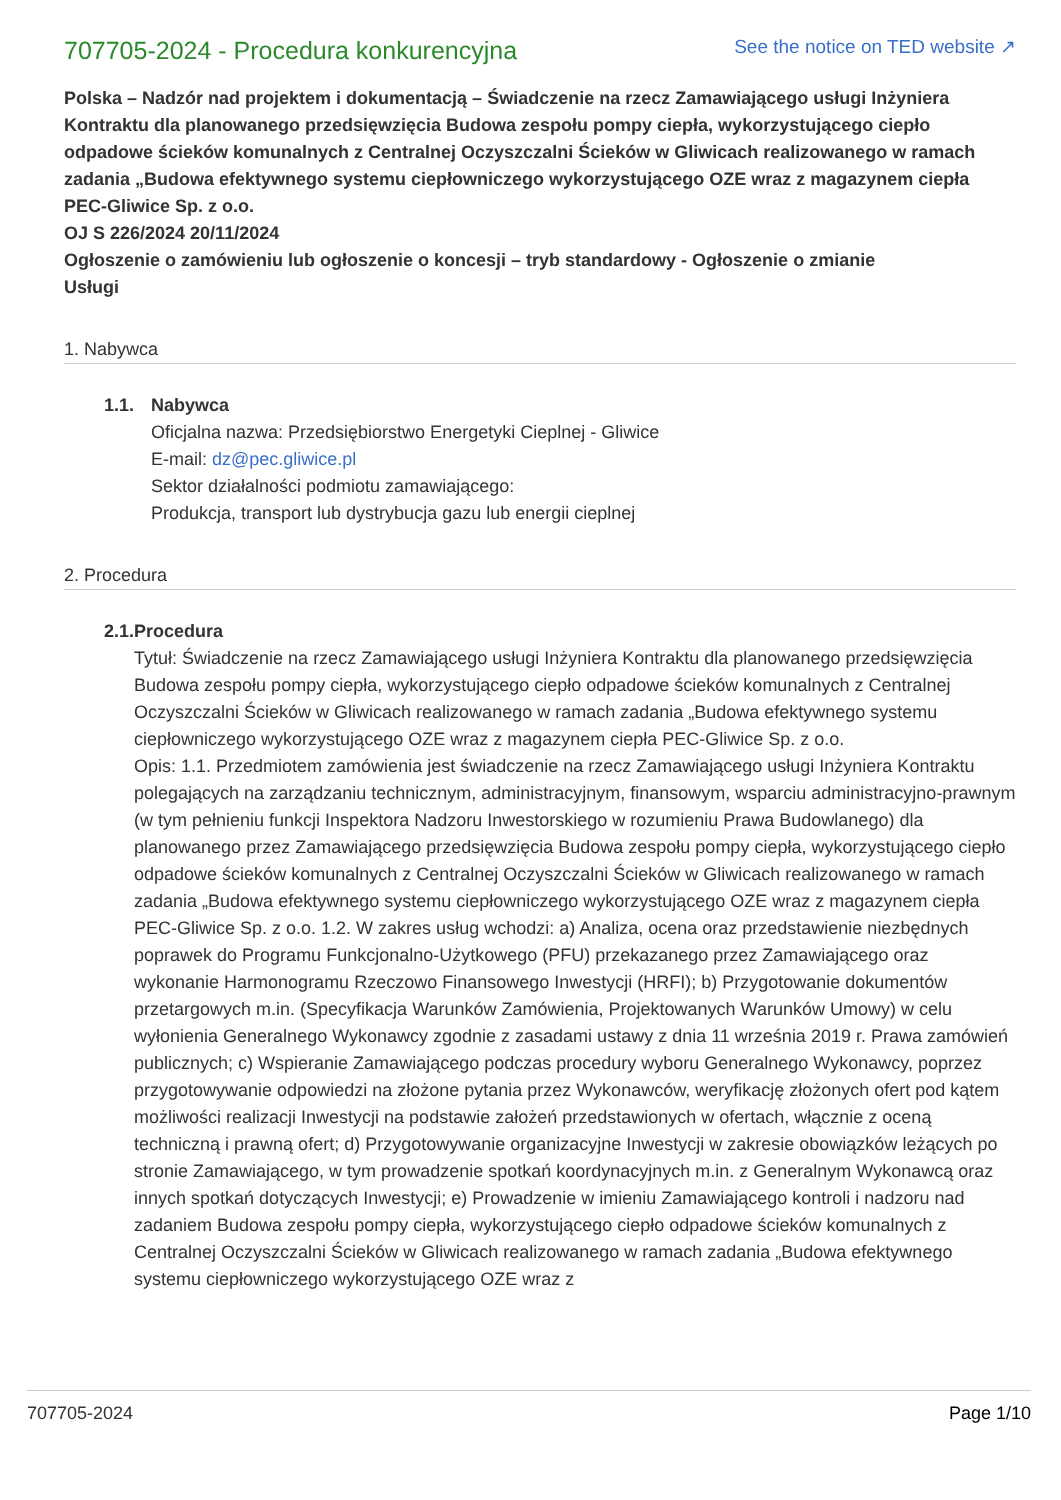707705-2024 - Procedura konkurencyjna
See the notice on TED website ↗
Polska – Nadzór nad projektem i dokumentacją – Świadczenie na rzecz Zamawiającego usługi Inżyniera Kontraktu dla planowanego przedsięwzięcia Budowa zespołu pompy ciepła, wykorzystującego ciepło odpadowe ścieków komunalnych z Centralnej Oczyszczalni Ścieków w Gliwicach realizowanego w ramach zadania „Budowa efektywnego systemu ciepłowniczego wykorzystującego OZE wraz z magazynem ciepła PEC-Gliwice Sp. z o.o.
OJ S 226/2024 20/11/2024
Ogłoszenie o zamówieniu lub ogłoszenie o koncesji – tryb standardowy - Ogłoszenie o zmianie
Usługi
1. Nabywca
1.1. Nabywca
Oficjalna nazwa: Przedsiębiorstwo Energetyki Cieplnej - Gliwice
E-mail: dz@pec.gliwice.pl
Sektor działalności podmiotu zamawiającego:
Produkcja, transport lub dystrybucja gazu lub energii cieplnej
2. Procedura
2.1. Procedura
Tytuł: Świadczenie na rzecz Zamawiającego usługi Inżyniera Kontraktu dla planowanego przedsięwzięcia Budowa zespołu pompy ciepła, wykorzystującego ciepło odpadowe ścieków komunalnych z Centralnej Oczyszczalni Ścieków w Gliwicach realizowanego w ramach zadania „Budowa efektywnego systemu ciepłowniczego wykorzystującego OZE wraz z magazynem ciepła PEC-Gliwice Sp. z o.o.
Opis: 1.1. Przedmiotem zamówienia jest świadczenie na rzecz Zamawiającego usługi Inżyniera Kontraktu polegających na zarządzaniu technicznym, administracyjnym, finansowym, wsparciu administracyjno-prawnym (w tym pełnieniu funkcji Inspektora Nadzoru Inwestorskiego w rozumieniu Prawa Budowlanego) dla planowanego przez Zamawiającego przedsięwzięcia Budowa zespołu pompy ciepła, wykorzystującego ciepło odpadowe ścieków komunalnych z Centralnej Oczyszczalni Ścieków w Gliwicach realizowanego w ramach zadania „Budowa efektywnego systemu ciepłowniczego wykorzystującego OZE wraz z magazynem ciepła PEC-Gliwice Sp. z o.o. 1.2. W zakres usług wchodzi: a) Analiza, ocena oraz przedstawienie niezbędnych poprawek do Programu Funkcjonalno-Użytkowego (PFU) przekazanego przez Zamawiającego oraz wykonanie Harmonogramu Rzeczowo Finansowego Inwestycji (HRFI); b) Przygotowanie dokumentów przetargowych m.in. (Specyfikacja Warunków Zamówienia, Projektowanych Warunków Umowy) w celu wyłonienia Generalnego Wykonawcy zgodnie z zasadami ustawy z dnia 11 września 2019 r. Prawa zamówień publicznych; c) Wspieranie Zamawiającego podczas procedury wyboru Generalnego Wykonawcy, poprzez przygotowywanie odpowiedzi na złożone pytania przez Wykonawców, weryfikację złożonych ofert pod kątem możliwości realizacji Inwestycji na podstawie założeń przedstawionych w ofertach, włącznie z oceną techniczną i prawną ofert; d) Przygotowywanie organizacyjne Inwestycji w zakresie obowiązków leżących po stronie Zamawiającego, w tym prowadzenie spotkań koordynacyjnych m.in. z Generalnym Wykonawcą oraz innych spotkań dotyczących Inwestycji; e) Prowadzenie w imieniu Zamawiającego kontroli i nadzoru nad zadaniem Budowa zespołu pompy ciepła, wykorzystującego ciepło odpadowe ścieków komunalnych z Centralnej Oczyszczalni Ścieków w Gliwicach realizowanego w ramach zadania „Budowa efektywnego systemu ciepłowniczego wykorzystującego OZE wraz z
707705-2024 Page 1/10